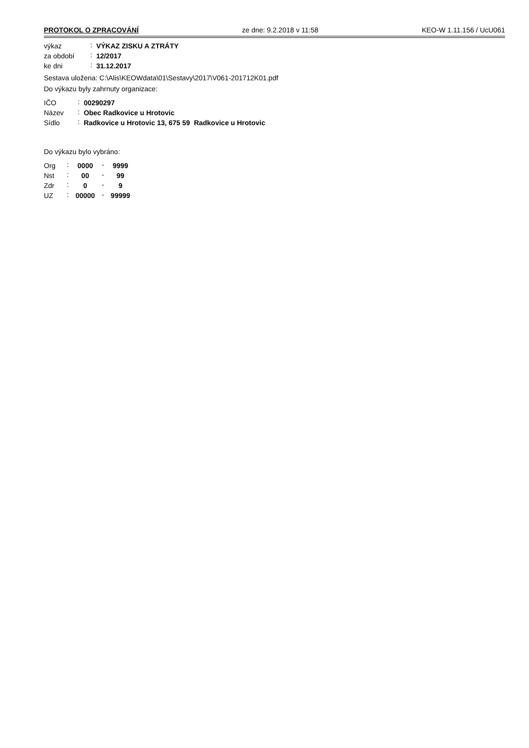PROTOKOL O ZPRACOVÁNÍ ze dne: 9.2.2018 v 11:58 KEO-W 1.11.156 / UcU061
| výkaz | : | VÝKAZ ZISKU A ZTRÁTY |
| za období | : | 12/2017 |
| ke dni | : | 31.12.2017 |
Sestava uložena: C:\Alis\KEOWdata\01\Sestavy\2017\V061-201712K01.pdf
Do výkazu byly zahrnuty organizace:
| IČO | : | 00290297 |
| Název | : | Obec Radkovice u Hrotovic |
| Sídlo | : | Radkovice u Hrotovic 13, 675 59 Radkovice u Hrotovic |
Do výkazu bylo vybráno:
| Org | : | 0000 | - | 9999 |
| Nst | : | 00 | - | 99 |
| Zdr | : | 0 | - | 9 |
| UZ | : | 00000 | - | 99999 |